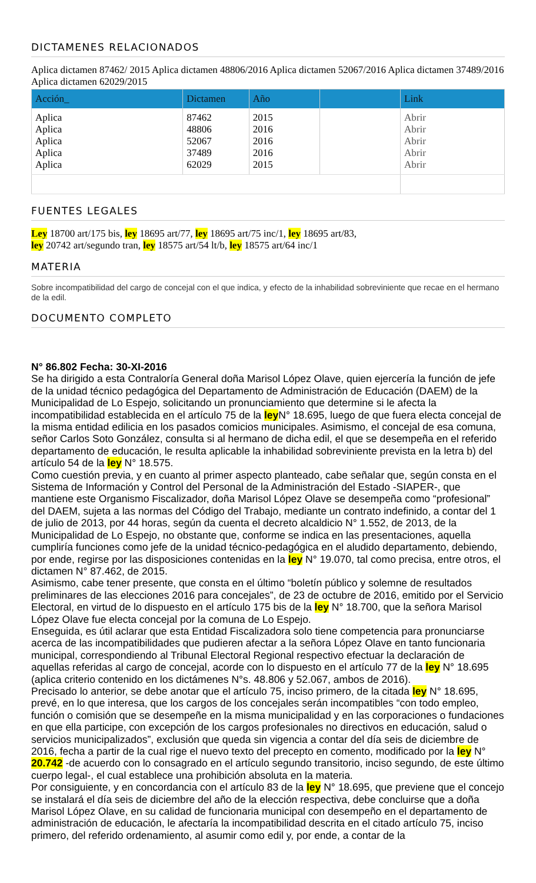DICTAMENES RELACIONADOS
Aplica dictamen 87462/ 2015 Aplica dictamen 48806/2016 Aplica dictamen 52067/2016 Aplica dictamen 37489/2016 Aplica dictamen 62029/2015
| Acción_ | Dictamen | Año | | Link |
| --- | --- | --- | --- | --- |
| Aplica Aplica Aplica Aplica Aplica | 87462 48806 52067 37489 62029 | 2015 2016 2016 2016 2015 | | Abrir Abrir Abrir Abrir Abrir |
FUENTES LEGALES
Ley 18700 art/175 bis, ley 18695 art/77, ley 18695 art/75 inc/1, ley 18695 art/83,
ley 20742 art/segundo tran, ley 18575 art/54 lt/b, ley 18575 art/64 inc/1
MATERIA
Sobre incompatibilidad del cargo de concejal con el que indica, y efecto de la inhabilidad sobreviniente que recae en el hermano de la edil.
DOCUMENTO COMPLETO
N° 86.802 Fecha: 30-XI-2016
Se ha dirigido a esta Contraloría General doña Marisol López Olave, quien ejercería la función de jefe de la unidad técnico pedagógica del Departamento de Administración de Educación (DAEM) de la Municipalidad de Lo Espejo, solicitando un pronunciamiento que determine si le afecta la incompatibilidad establecida en el artículo 75 de la leyN° 18.695, luego de que fuera electa concejal de la misma entidad edilicia en los pasados comicios municipales. Asimismo, el concejal de esa comuna, señor Carlos Soto González, consulta si al hermano de dicha edil, el que se desempeña en el referido departamento de educación, le resulta aplicable la inhabilidad sobreviniente prevista en la letra b) del artículo 54 de la ley N° 18.575.
Como cuestión previa, y en cuanto al primer aspecto planteado, cabe señalar que, según consta en el Sistema de Información y Control del Personal de la Administración del Estado -SIAPER-, que mantiene este Organismo Fiscalizador, doña Marisol López Olave se desempeña como “profesional” del DAEM, sujeta a las normas del Código del Trabajo, mediante un contrato indefinido, a contar del 1 de julio de 2013, por 44 horas, según da cuenta el decreto alcaldicio N° 1.552, de 2013, de la Municipalidad de Lo Espejo, no obstante que, conforme se indica en las presentaciones, aquella cumpliría funciones como jefe de la unidad técnico-pedagógica en el aludido departamento, debiendo, por ende, regirse por las disposiciones contenidas en la ley N° 19.070, tal como precisa, entre otros, el dictamen N° 87.462, de 2015.
Asimismo, cabe tener presente, que consta en el último “boletín público y solemne de resultados preliminares de las elecciones 2016 para concejales”, de 23 de octubre de 2016, emitido por el Servicio Electoral, en virtud de lo dispuesto en el artículo 175 bis de la ley N° 18.700, que la señora Marisol López Olave fue electa concejal por la comuna de Lo Espejo.
Enseguida, es útil aclarar que esta Entidad Fiscalizadora solo tiene competencia para pronunciarse acerca de las incompatibilidades que pudieren afectar a la señora López Olave en tanto funcionaria municipal, correspondiendo al Tribunal Electoral Regional respectivo efectuar la declaración de aquellas referidas al cargo de concejal, acorde con lo dispuesto en el artículo 77 de la ley N° 18.695 (aplica criterio contenido en los dictámenes N°s. 48.806 y 52.067, ambos de 2016).
Precisado lo anterior, se debe anotar que el artículo 75, inciso primero, de la citada ley N° 18.695, prevé, en lo que interesa, que los cargos de los concejales serán incompatibles “con todo empleo, función o comisión que se desempeñe en la misma municipalidad y en las corporaciones o fundaciones en que ella participe, con excepción de los cargos profesionales no directivos en educación, salud o servicios municipalizados”, exclusión que queda sin vigencia a contar del día seis de diciembre de 2016, fecha a partir de la cual rige el nuevo texto del precepto en comento, modificado por la ley N° 20.742 -de acuerdo con lo consagrado en el artículo segundo transitorio, inciso segundo, de este último cuerpo legal-, el cual establece una prohibición absoluta en la materia.
Por consiguiente, y en concordancia con el artículo 83 de la ley N° 18.695, que previene que el concejo se instalará el día seis de diciembre del año de la elección respectiva, debe concluirse que a doña Marisol López Olave, en su calidad de funcionaria municipal con desempeño en el departamento de administración de educación, le afectaría la incompatibilidad descrita en el citado artículo 75, inciso primero, del referido ordenamiento, al asumir como edil y, por ende, a contar de la